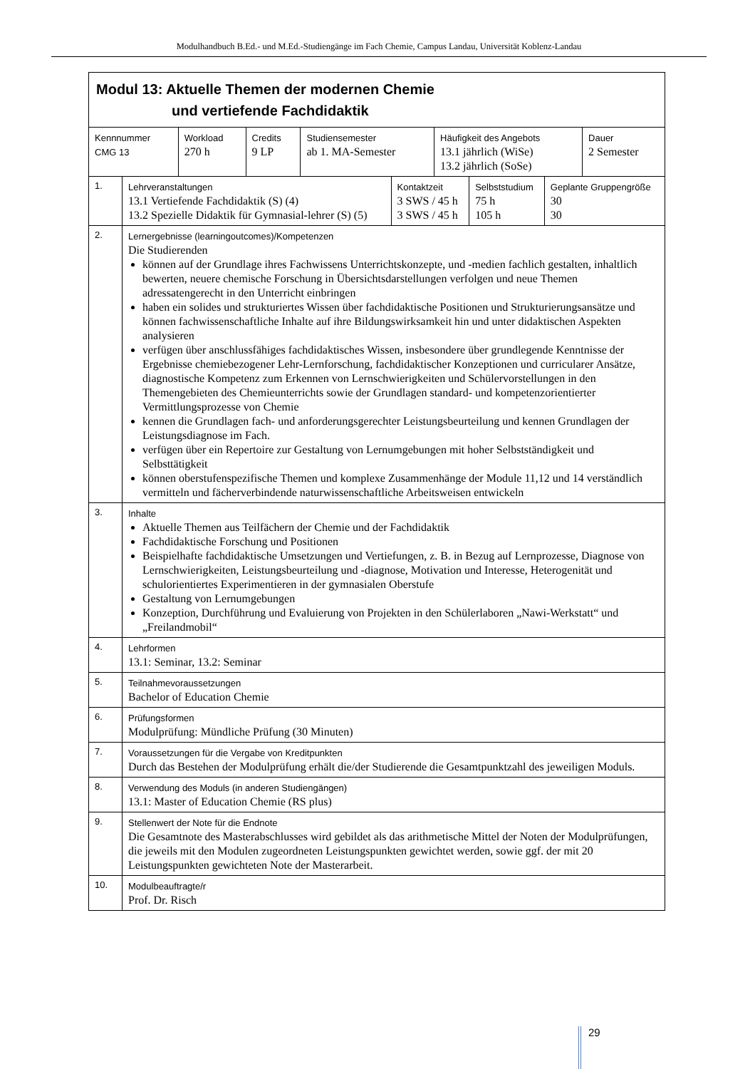Modulhandbuch B.Ed.- und M.Ed.-Studiengänge im Fach Chemie, Campus Landau, Universität Koblenz-Landau
| Modul 13: Aktuelle Themen der modernen Chemie und vertiefende Fachdidaktik | | | | | |
| Kennnummer CMG 13 | Workload 270 h | Credits 9 LP | Studiensemester ab 1. MA-Semester | Häufigkeit des Angebots 13.1 jährlich (WiSe) 13.2 jährlich (SoSe) | Dauer 2 Semester |
| 1. | Lehrveranstaltungen 13.1 Vertiefende Fachdidaktik (S) (4) 13.2 Spezielle Didaktik für Gymnasial-lehrer (S) (5) | Kontaktzeit 3 SWS / 45 h 3 SWS / 45 h | Selbststudium 75 h 105 h | Geplante Gruppengröße 30 30 |
| 2. | Lernergebnisse (learningoutcomes)/Kompetenzen Die Studierenden können auf der Grundlage ihres Fachwissens Unterrichtskonzepte, und -medien fachlich gestalten, inhaltlich bewerten, neuere chemische Forschung in Übersichtsdarstellungen verfolgen und neue Themen adressatengerecht in den Unterricht einbringen haben ein solides und strukturiertes Wissen über fachdidaktische Positionen und Strukturierungsansätze und können fachwissenschaftliche Inhalte auf ihre Bildungswirksamkeit hin und unter didaktischen Aspekten analysieren verfügen über anschlussfähiges fachdidaktisches Wissen, insbesondere über grundlegende Kenntnisse der Ergebnisse chemiebezogener Lehr-Lernforschung, fachdidaktischer Konzeptionen und curricularer Ansätze, diagnostische Kompetenz zum Erkennen von Lernschwierigkeiten und Schülervorstellungen in den Themengebieten des Chemieunterrichts sowie der Grundlagen standard- und kompetenzorientierter Vermittlungsprozesse von Chemie kennen die Grundlagen fach- und anforderungsgerechter Leistungsbeurteilung und kennen Grundlagen der Leistungsdiagnose im Fach. verfügen über ein Repertoire zur Gestaltung von Lernumgebungen mit hoher Selbstständigkeit und Selbsttätigkeit können oberstufenspezifische Themen und komplexe Zusammenhänge der Module 11,12 und 14 verständlich vermitteln und fächerverbindende naturwissenschaftliche Arbeitsweisen entwickeln |
| 3. | Inhalte Aktuelle Themen aus Teilfächern der Chemie und der Fachdidaktik Fachdidaktische Forschung und Positionen Beispielhafte fachdidaktische Umsetzungen und Vertiefungen, z. B. in Bezug auf Lernprozesse, Diagnose von Lernschwierigkeiten, Leistungsbeurteilung und -diagnose, Motivation und Interesse, Heterogenität und schulorientiertes Experimentieren in der gymnasialen Oberstufe Gestaltung von Lernumgebungen Konzeption, Durchführung und Evaluierung von Projekten in den Schülerlaboren „Nawi-Werkstatt“ und „Freilandmobil“ |
| 4. | Lehrformen 13.1: Seminar, 13.2: Seminar |
| 5. | Teilnahmevoraussetzungen Bachelor of Education Chemie |
| 6. | Prüfungsformen Modulprüfung: Mündliche Prüfung (30 Minuten) |
| 7. | Voraussetzungen für die Vergabe von Kreditpunkten Durch das Bestehen der Modulprüfung erhält die/der Studierende die Gesamtpunktzahl des jeweiligen Moduls. |
| 8. | Verwendung des Moduls (in anderen Studiengängen) 13.1: Master of Education Chemie (RS plus) |
| 9. | Stellenwert der Note für die Endnote Die Gesamtnote des Masterabschlusses wird gebildet als das arithmetische Mittel der Noten der Modulprüfungen, die jeweils mit den Modulen zugeordneten Leistungspunkten gewichtet werden, sowie ggf. der mit 20 Leistungspunkten gewichteten Note der Masterarbeit. |
| 10. | Modulbeauftragte/r Prof. Dr. Risch |
29